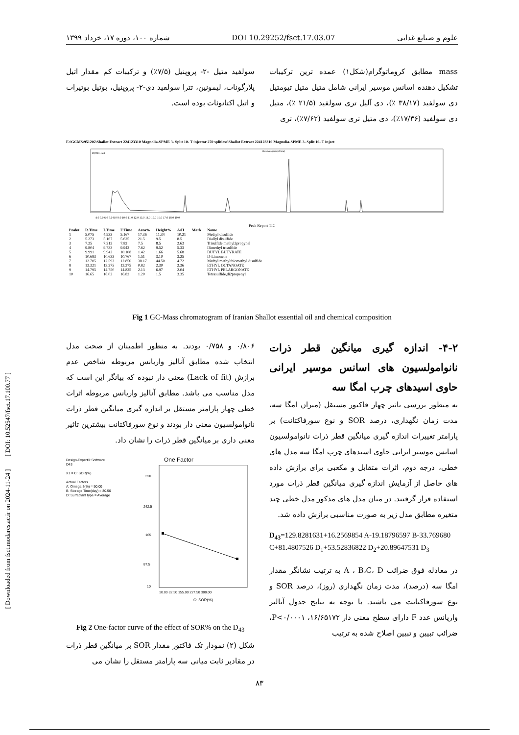علوم و صنایع غذایی DOI 10.29252/fsct.17.03.07 شماره ۱۰۰، دوره ۱۷، خرداد ۱۳۹۹
[ Downloaded from fsct.modares.ac.ir on 2024-11-24 ] [ DOI: 10.52547/fsct.17.100.77 ]
mass مطابق کروماتوگرام(شکل۱) عمده ترین ترکیبات تشکیل دهنده اسانس موسیر ایرانی شامل متیل متیل تیومتیل دی سولفید (۳۸/۱۷ ٪)، دی آلیل تری سولفید (۲۱/۵ ٪)، متیل دی سولفید (۱۷/۳۶٪)، دی متیل تری سولفید (۷/۶۲٪)، تری
سولفید متیل -۲- پروپنیل (۷/۵٪) و ترکیبات کم مقدار اتیل پلارگونات، لیمونین، تترا سولفید دی-۲- پروپنیل، بوتیل بوتیرات و اتیل اکتانوئات بوده است.
E:\GCMS\951202\Shallot Extract 224123310 Magnolia-SPME 3- Split 10- T injector 270 splitless\Shallot Extract 224123310 Magnolia-SPME 3- Split 10- T inject
19,891,124
Chromatogram (Zoom)
4.0 5.0 6.0 7.0 8.0 9.0 10.0 11.0 12.0 13.0 14.0 15.0 16.0 17.0 18.0 19.0
Peak Report TIC
| Peak# | R.Time | I.Time | F.Time | Area% | Height% | A/H | Mark | Name |
| --- | --- | --- | --- | --- | --- | --- | --- | --- |
| 1 | 5.075 | 4.933 | 5.167 | 17.36 | 11.34 | 10.21 | | Methyl disulfide |
| 2 | 5.273 | 5.167 | 5.625 | 21.5 | 9.5 | 8.5 | | Diallyl disulfide |
| 3 | 7.25 | 7.212 | 7.82 | 7.5 | 8.5 | 2.63 | | Trisulfide,methyl2propynel |
| 4 | 9.804 | 9.733 | 9.942 | 7.62 | 9.52 | 5.33 | | Dimethyl trisulfide |
| 5 | 9.991 | 9.942 | 10.108 | 1.42 | 1.66 | 5.68 | | BUTYL BUTYRATE |
| 6 | 10.683 | 10.633 | 10.767 | 1.51 | 3.10 | 3.25 | | D-Limonene |
| 7 | 12.705 | 12.592 | 12.850 | 38.17 | 44.50 | 4.72 | | Methyl methylthiomethyl disulfide |
| 8 | 13.321 | 13.275 | 13.375 | 0.82 | 2.30 | 2.36 | | ETHYL OCTANOATE |
| 9 | 14.795 | 14.750 | 14.825 | 2.13 | 6.97 | 2.04 | | ETHYL PELARGONATE |
| 10 | 16.65 | 16.02 | 16.82 | 1.20 | 1.5 | 3.35 | | Tetrasulfide,di2propenyl |
Fig 1 GC-Mass chromatogram of Iranian Shallot essential oil and chemical composition
۴-۲- اندازه گیری میانگین قطر ذرات نانوامولسیون های اسانس موسیر ایرانی حاوی اسیدهای چرب امگا سه
به منظور بررسی تاثیر چهار فاکتور مستقل (میزان امگا سه، مدت زمان نگهداری، درصد SOR و نوع سورفاکتانت) بر پارامتر تغییرات اندازه گیری میانگین قطر ذرات نانوامولسیون اسانس موسیر ایرانی حاوی اسیدهای چرب امگا سه مدل های خطی، درجه دوم، اثرات متقابل و مکعبی برای برازش داده های حاصل از آزمایش اندازه گیری میانگین قطر ذرات مورد استفاده قرار گرفتند. در میان مدل های مذکور مدل خطی چند متغیره مطابق مدل زیر به صورت مناسبی برازش داده شد.
D<sub>43</sub>=129.8281631+16.2569854 A-19.18796597 B-33.769680 C+81.4807526 D<sub>1</sub>+53.52836822 D<sub>2</sub>+20.89647531 D<sub>3</sub>
در معادله فوق ضرائب A ، B،C، D به ترتیب نشانگر مقدار امگا سه (درصد)، مدت زمان نگهداری (روز)، درصد SOR و نوع سورفاکتانت می باشند. با توجه به نتایج جدول آنالیز واریانس عدد F دارای سطح معنی دار ۱۶/۶۵۱۷۲، P<۰/۰۰۰۱، ضرائب تبیین و تبیین اصلاح شده به ترتیب
۰/۸۰۶ و ۰/۷۵۸ بودند. به منظور اطمینان از صحت مدل انتخاب شده مطابق آنالیز واریانس مربوطه شاخص عدم برازش (Lack of fit) معنی دار نبوده که بیانگر این است که مدل مناسب می باشد. مطابق آنالیز واریانس مربوطه اثرات خطی چهار پارامتر مستقل بر اندازه گیری میانگین قطر ذرات نانوامولسیون معنی دار بودند و نوع سورفاکتانت بیشترین تاثیر معنی داری بر میانگین قطر ذرات را نشان داد.
Design-Expert® Software
D43
X1 = C: SOR(%)
Actual Factors
A: Omega 3(%) = 50.00
B: Storage Time(day) = 30.50
D: Surfactant type = Average
One Factor
320
242.5
165
87.5
10
10.00 82.50 155.00 227.50 300.00
C: SOR(%)
Fig 2 One-factor curve of the effect of SOR% on the D<sub>43</sub>
شکل (۲) نمودار تک فاکتور مقدار SOR بر میانگین قطر ذرات در مقادیر ثابت میانی سه پارامتر مستقل را نشان می
۸۳